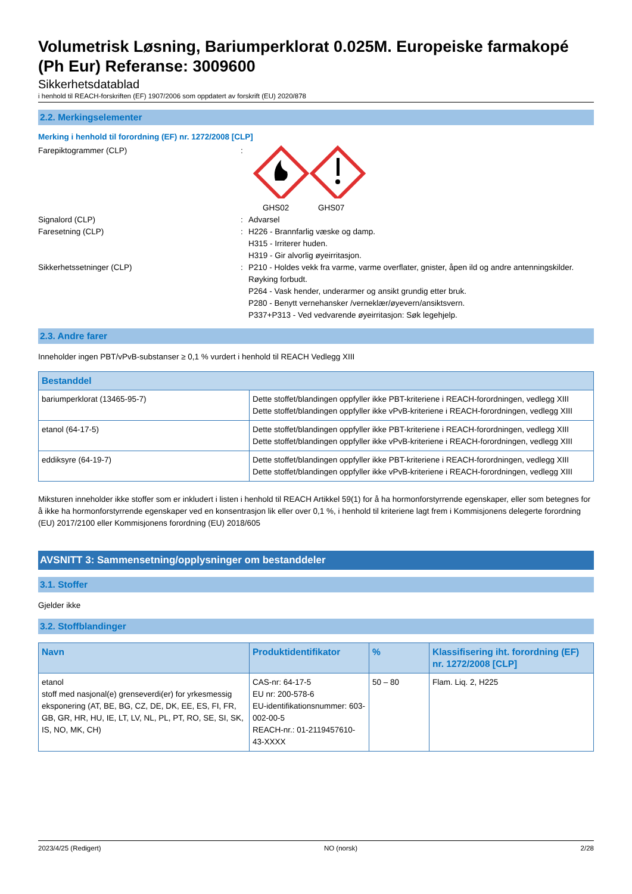Volumetrisk Løsning, Bariumperklorat 0.025M. Europeiske farmakopé (Ph Eur) Referanse: 3009600
Sikkerhetsdatablad
i henhold til REACH-forskriften (EF) 1907/2006 som oppdatert av forskrift (EU) 2020/878
2.2. Merkingselementer
Merking i henhold til forordning (EF) nr. 1272/2008 [CLP]
Farepiktogrammer (CLP) : GHS02 GHS07
Signalord (CLP) : Advarsel
Faresetning (CLP) : H226 - Brannfarlig væske og damp.
H315 - Irriterer huden.
H319 - Gir alvorlig øyeirritasjon.
Sikkerhetssetninger (CLP) : P210 - Holdes vekk fra varme, varme overflater, gnister, åpen ild og andre antenningskilder. Røyking forbudt.
P264 - Vask hender, underarmer og ansikt grundig etter bruk.
P280 - Benytt vernehansker /verneklær/øyevern/ansiktsvern.
P337+P313 - Ved vedvarende øyeirritasjon: Søk legehjelp.
2.3. Andre farer
Inneholder ingen PBT/vPvB-substanser ≥ 0,1 % vurdert i henhold til REACH Vedlegg XIII
| Bestanddel | |
| --- | --- |
| bariumperklorat (13465-95-7) | Dette stoffet/blandingen oppfyller ikke PBT-kriteriene i REACH-forordningen, vedlegg XIII Dette stoffet/blandingen oppfyller ikke vPvB-kriteriene i REACH-forordningen, vedlegg XIII |
| etanol (64-17-5) | Dette stoffet/blandingen oppfyller ikke PBT-kriteriene i REACH-forordningen, vedlegg XIII Dette stoffet/blandingen oppfyller ikke vPvB-kriteriene i REACH-forordningen, vedlegg XIII |
| eddiksyre (64-19-7) | Dette stoffet/blandingen oppfyller ikke PBT-kriteriene i REACH-forordningen, vedlegg XIII Dette stoffet/blandingen oppfyller ikke vPvB-kriteriene i REACH-forordningen, vedlegg XIII |
Miksturen inneholder ikke stoffer som er inkludert i listen i henhold til REACH Artikkel 59(1) for å ha hormonforstyrrende egenskaper, eller som betegnes for å ikke ha hormonforstyrrende egenskaper ved en konsentrasjon lik eller over 0,1 %, i henhold til kriteriene lagt frem i Kommisjonens delegerte forordning (EU) 2017/2100 eller Kommisjonens forordning (EU) 2018/605
AVSNITT 3: Sammensetning/opplysninger om bestanddeler
3.1. Stoffer
Gjelder ikke
3.2. Stoffblandinger
| Navn | Produktidentifikator | % | Klassifisering iht. forordning (EF) nr. 1272/2008 [CLP] |
| --- | --- | --- | --- |
| etanol stoff med nasjonal(e) grenseverdi(er) for yrkesmessig eksponering (AT, BE, BG, CZ, DE, DK, EE, ES, FI, FR, GB, GR, HR, HU, IE, LT, LV, NL, PL, PT, RO, SE, SI, SK, IS, NO, MK, CH) | CAS-nr: 64-17-5 EU nr: 200-578-6 EU-identifikationsnummer: 603-002-00-5 REACH-nr.: 01-2119457610-43-XXXX | 50 – 80 | Flam. Liq. 2, H225 |
2023/4/25 (Redigert) NO (norsk) 2/28